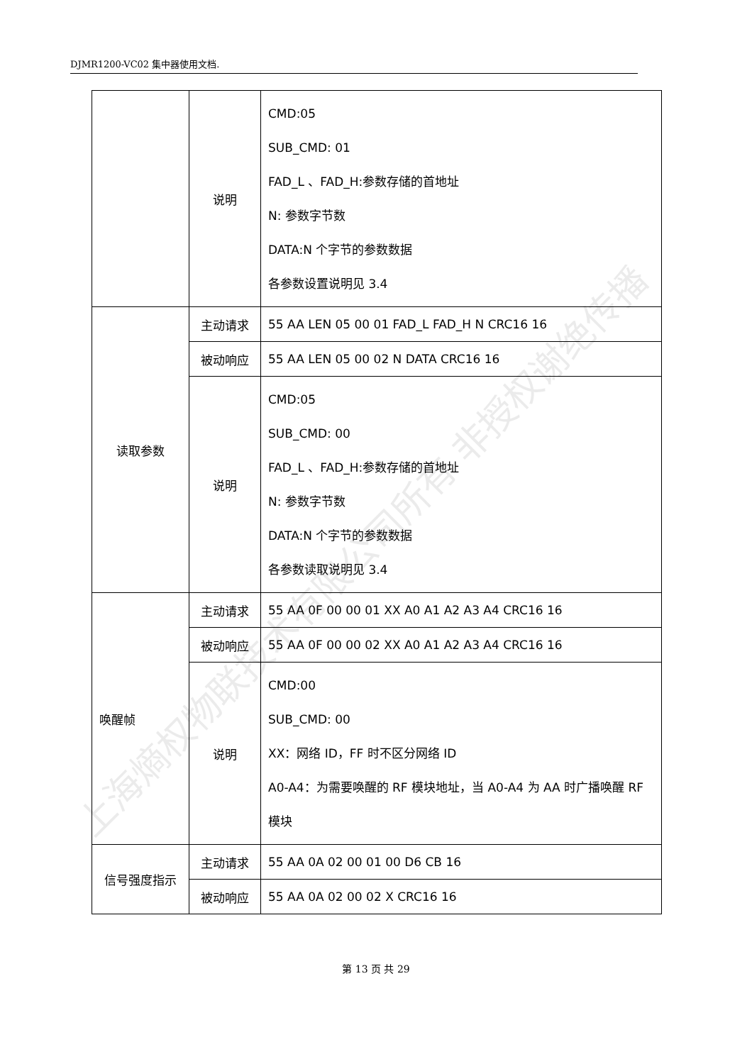DJMR1200-VC02 集中器使用文档.
| | 说明 | CMD:05 SUB_CMD: 01 FAD_L 、FAD_H:参数存储的首地址 N: 参数字节数 DATA:N 个字节的参数数据 各参数设置说明见 3.4 |
| 读取参数 | 主动请求 | 55 AA LEN 05 00 01 FAD_L FAD_H N CRC16 16 |
| | 被动响应 | 55 AA LEN 05 00 02 N DATA CRC16 16 |
| | 说明 | CMD:05 SUB_CMD: 00 FAD_L 、FAD_H:参数存储的首地址 N: 参数字节数 DATA:N 个字节的参数数据 各参数读取说明见 3.4 |
| 唤醒帧 | 主动请求 | 55 AA 0F 00 00 01 XX A0 A1 A2 A3 A4 CRC16 16 |
| | 被动响应 | 55 AA 0F 00 00 02 XX A0 A1 A2 A3 A4 CRC16 16 |
| | 说明 | CMD:00 SUB_CMD: 00 XX：网络 ID，FF 时不区分网络 ID A0-A4：为需要唤醒的 RF 模块地址，当 A0-A4 为 AA 时广播唤醒 RF 模块 |
| 信号强度指示 | 主动请求 | 55 AA 0A 02 00 01 00 D6 CB 16 |
| | 被动响应 | 55 AA 0A 02 00 02 X CRC16 16 |
上海熵权物联技术有限公司所有 非授权谢绝传播
第 13 页 共 29